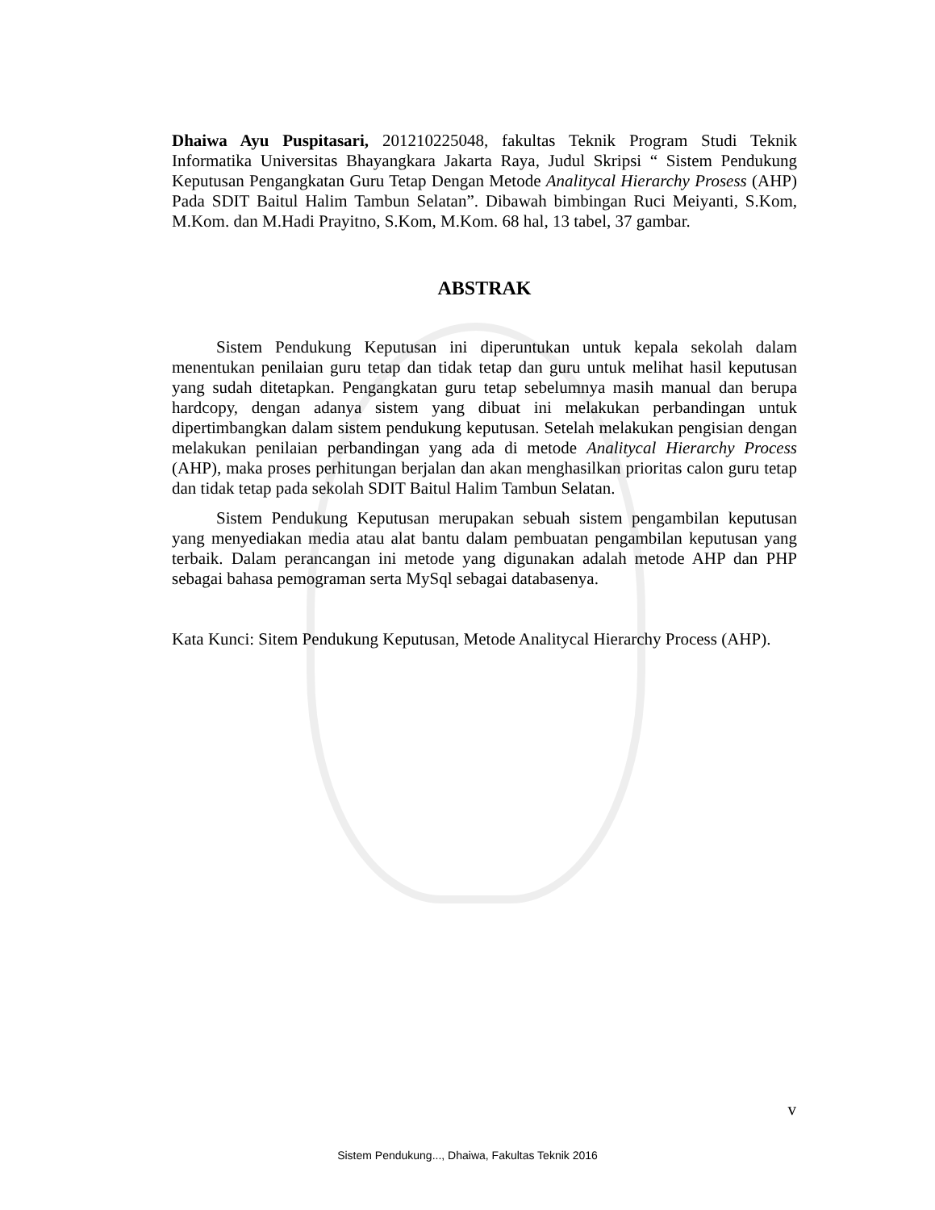Dhaiwa Ayu Puspitasari, 201210225048, fakultas Teknik Program Studi Teknik Informatika Universitas Bhayangkara Jakarta Raya, Judul Skripsi “ Sistem Pendukung Keputusan Pengangkatan Guru Tetap Dengan Metode Analitycal Hierarchy Prosess (AHP) Pada SDIT Baitul Halim Tambun Selatan”. Dibawah bimbingan Ruci Meiyanti, S.Kom, M.Kom. dan M.Hadi Prayitno, S.Kom, M.Kom. 68 hal, 13 tabel, 37 gambar.
ABSTRAK
Sistem Pendukung Keputusan ini diperuntukan untuk kepala sekolah dalam menentukan penilaian guru tetap dan tidak tetap dan guru untuk melihat hasil keputusan yang sudah ditetapkan. Pengangkatan guru tetap sebelumnya masih manual dan berupa hardcopy, dengan adanya sistem yang dibuat ini melakukan perbandingan untuk dipertimbangkan dalam sistem pendukung keputusan. Setelah melakukan pengisian dengan melakukan penilaian perbandingan yang ada di metode Analitycal Hierarchy Process (AHP), maka proses perhitungan berjalan dan akan menghasilkan prioritas calon guru tetap dan tidak tetap pada sekolah SDIT Baitul Halim Tambun Selatan.
Sistem Pendukung Keputusan merupakan sebuah sistem pengambilan keputusan yang menyediakan media atau alat bantu dalam pembuatan pengambilan keputusan yang terbaik. Dalam perancangan ini metode yang digunakan adalah metode AHP dan PHP sebagai bahasa pemograman serta MySql sebagai databasenya.
Kata Kunci: Sitem Pendukung Keputusan, Metode Analitycal Hierarchy Process (AHP).
v
Sistem Pendukung..., Dhaiwa, Fakultas Teknik 2016